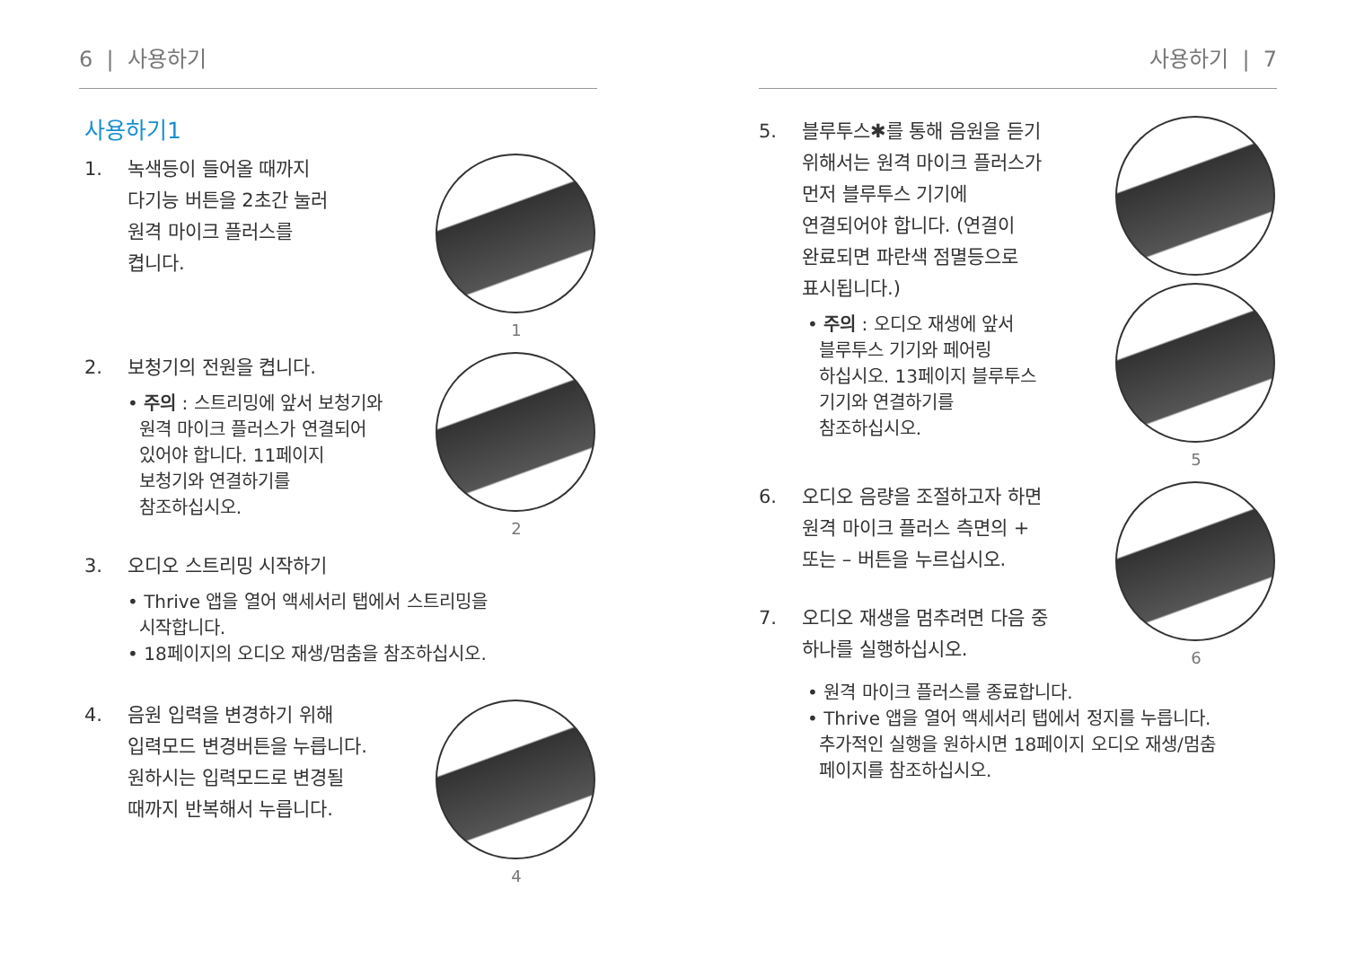6 | 사용하기
사용하기1
1. 녹색등이 들어올 때까지
다기능 버튼을 2초간 눌러
원격 마이크 플러스를
켭니다.
1
2. 보청기의 전원을 켭니다.
• 주의 : 스트리밍에 앞서 보청기와
원격 마이크 플러스가 연결되어
있어야 합니다. 11페이지
보청기와 연결하기를
참조하십시오.
2
3. 오디오 스트리밍 시작하기
• Thrive 앱을 열어 액세서리 탭에서 스트리밍을
시작합니다.
• 18페이지의 오디오 재생/멈춤을 참조하십시오.
4. 음원 입력을 변경하기 위해
입력모드 변경버튼을 누릅니다.
원하시는 입력모드로 변경될
때까지 반복해서 누릅니다.
4
사용하기 | 7
5. 블루투스✱를 통해 음원을 듣기
위해서는 원격 마이크 플러스가
먼저 블루투스 기기에
연결되어야 합니다. (연결이
완료되면 파란색 점멸등으로
표시됩니다.)
• 주의 : 오디오 재생에 앞서
블루투스 기기와 페어링
하십시오. 13페이지 블루투스
기기와 연결하기를
참조하십시오.
5
6. 오디오 음량을 조절하고자 하면
원격 마이크 플러스 측면의 +
또는 – 버튼을 누르십시오.
7. 오디오 재생을 멈추려면 다음 중
하나를 실행하십시오.
6
• 원격 마이크 플러스를 종료합니다.
• Thrive 앱을 열어 액세서리 탭에서 정지를 누릅니다.
추가적인 실행을 원하시면 18페이지 오디오 재생/멈춤
페이지를 참조하십시오.